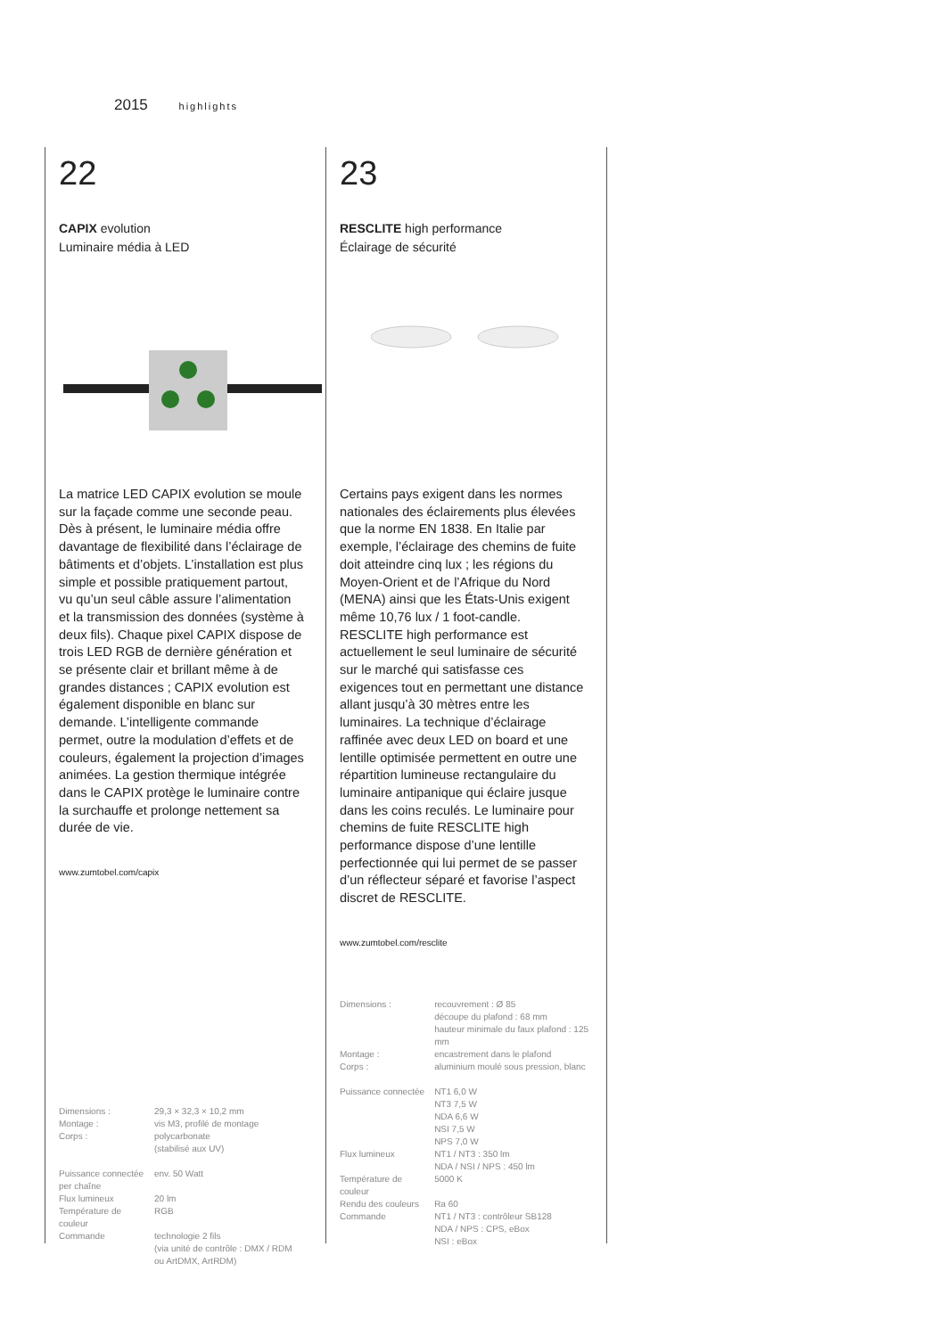2015 highlights
22
CAPIX evolution
Luminaire média à LED
La matrice LED CAPIX evolution se moule sur la façade comme une seconde peau. Dès à présent, le luminaire média offre davantage de flexibilité dans l’éclairage de bâtiments et d’objets. L’installation est plus simple et possible pratiquement partout, vu qu’un seul câble assure l’alimentation et la transmission des données (système à deux fils). Chaque pixel CAPIX dispose de trois LED RGB de dernière génération et se présente clair et brillant même à de grandes distances ; CAPIX evolution est également disponible en blanc sur demande. L’intelligente commande permet, outre la modulation d’effets et de couleurs, également la projection d’images animées. La gestion thermique intégrée dans le CAPIX protège le luminaire contre la surchauffe et prolonge nettement sa durée de vie.
www.zumtobel.com/capix
| Dimensions : | 29,3 × 32,3 × 10,2 mm |
| Montage : | vis M3, profilé de montage |
| Corps : | polycarbonate (stabilisé aux UV) |
| Puissance connectée per chaîne | env. 50 Watt |
| Flux lumineux | 20 lm |
| Température de couleur | RGB |
| Commande | technologie 2 fils (via unité de contrôle : DMX / RDM ou ArtDMX, ArtRDM) |
23
RESCLITE high performance
Éclairage de sécurité
Certains pays exigent dans les normes nationales des éclairements plus élevées que la norme EN 1838. En Italie par exemple, l’éclairage des chemins de fuite doit atteindre cinq lux ; les régions du Moyen-Orient et de l’Afrique du Nord (MENA) ainsi que les États-Unis exigent même 10,76 lux / 1 foot-candle. RESCLITE high performance est actuellement le seul luminaire de sécurité sur le marché qui satisfasse ces exigences tout en permettant une distance allant jusqu’à 30 mètres entre les luminaires. La technique d’éclairage raffinée avec deux LED on board et une lentille optimisée permettent en outre une répartition lumineuse rectangulaire du luminaire antipanique qui éclaire jusque dans les coins reculés. Le luminaire pour chemins de fuite RESCLITE high performance dispose d’une lentille perfectionnée qui lui permet de se passer d’un réflecteur séparé et favorise l’aspect discret de RESCLITE.
www.zumtobel.com/resclite
| Dimensions : | recouvrement : Ø 85 découpe du plafond : 68 mm hauteur minimale du faux plafond : 125 mm |
| Montage : | encastrement dans le plafond |
| Corps : | aluminium moulé sous pression, blanc |
| Puissance connectée | NT1 6,0 W NT3 7,5 W NDA 6,6 W NSI 7,5 W NPS 7,0 W |
| Flux lumineux | NT1 / NT3 : 350 lm NDA / NSI / NPS : 450 lm |
| Température de couleur | 5000 K |
| Rendu des couleurs | Ra 60 |
| Commande | NT1 / NT3 : contrôleur SB128 NDA / NPS : CPS, eBox NSI : eBox |